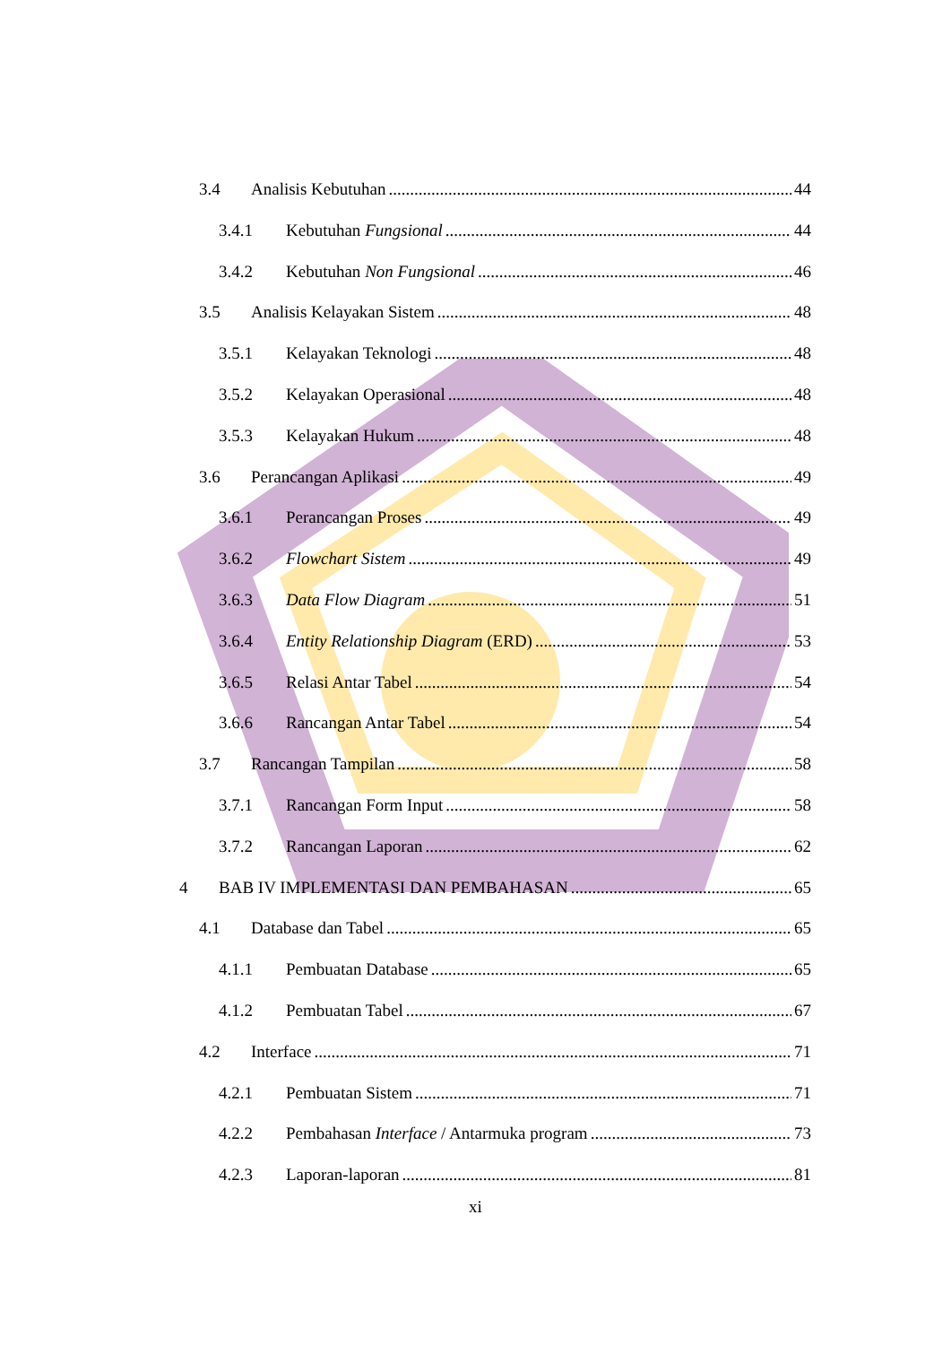3.4 Analisis Kebutuhan 44
3.4.1 Kebutuhan Fungsional 44
3.4.2 Kebutuhan Non Fungsional 46
3.5 Analisis Kelayakan Sistem 48
3.5.1 Kelayakan Teknologi 48
3.5.2 Kelayakan Operasional 48
3.5.3 Kelayakan Hukum 48
3.6 Perancangan Aplikasi 49
3.6.1 Perancangan Proses 49
3.6.2 Flowchart Sistem 49
3.6.3 Data Flow Diagram 51
3.6.4 Entity Relationship Diagram (ERD) 53
3.6.5 Relasi Antar Tabel 54
3.6.6 Rancangan Antar Tabel 54
3.7 Rancangan Tampilan 58
3.7.1 Rancangan Form Input 58
3.7.2 Rancangan Laporan 62
4 BAB IV IMPLEMENTASI DAN PEMBAHASAN 65
4.1 Database dan Tabel 65
4.1.1 Pembuatan Database 65
4.1.2 Pembuatan Tabel 67
4.2 Interface 71
4.2.1 Pembuatan Sistem 71
4.2.2 Pembahasan Interface / Antarmuka program 73
4.2.3 Laporan-laporan 81
xi